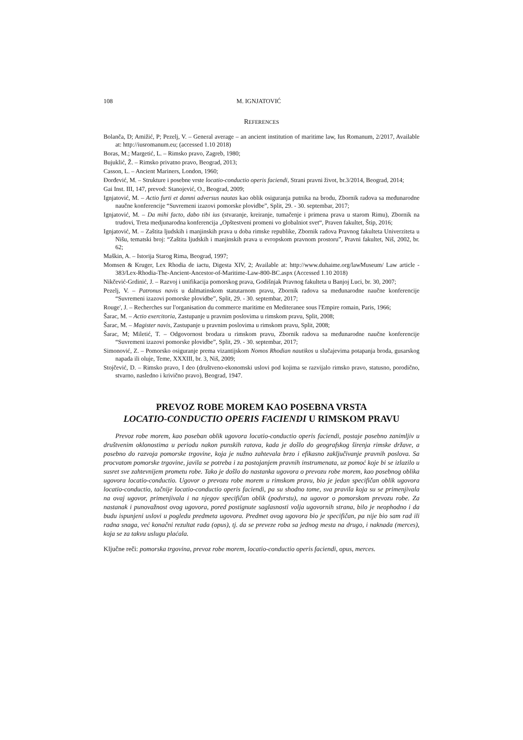108 M. IGNJATOVIĆ
REFERENCES
Bolanča, D; Amižić, P; Pezelj, V. – General average – an ancient institution of maritime law, Ius Romanum, 2/2017, Available at: http://iusromanum.eu; (accessed 1.10 2018)
Boras, M.; Margetić, L. – Rimsko pravo, Zagreb, 1980;
Bujuklić, Ž. – Rimsko privatno pravo, Beograd, 2013;
Casson, L. – Ancient Mariners, London, 1960;
Đorđević, M. – Strukture i posebne vrste locatio-conductio operis faciendi, Strani pravni život, br.3/2014, Beograd, 2014;
Gai Inst. III, 147, prevod: Stanojević, O., Beograd, 2009;
Ignjatović, M. – Actio furti et damni adversus nautas kao oblik osiguranja putnika na brodu, Zbornik radova sa međunarodne naučne konferencije “Suvremeni izazovi pomorske plovidbe”, Split, 29. - 30. septembar, 2017;
Ignjatović, M. – Da mihi facto, dabo tibi ius (stvaranje, kreiranje, tumačenje i primena prava u starom Rimu), Zbornik na trudovi, Treta medjunarodna konferencija „Opštestveni promeni vo globalniot svet“, Praven fakultet, Štip, 2016;
Ignjatović, M. – Zaštita ljudskih i manjinskih prava u doba rimske republike, Zbornik radova Pravnog fakulteta Univerziteta u Nišu, tematski broj: “Zaštita ljudskih i manjinskih prava u evropskom pravnom prostoru”, Pravni fakultet, Niš, 2002, br. 62;
Maškin, A. – Istorija Starog Rima, Beograd, 1997;
Momsen & Kruger, Lex Rhodia de iactu, Digesta XIV, 2; Available at: http://www.duhaime.org/lawMuseum/ Law article - 383/Lex-Rhodia-The-Ancient-Ancestor-of-Maritime-Law-800-BC.aspx (Accessed 1.10 2018)
Nikčević-Grdinić, J. – Razvoj i unifikacija pomorskog prava, Godišnjak Pravnog fakulteta u Banjoj Luci, br. 30, 2007;
Pezelj, V. – Patronus navis u dalmatinskom statutarnom pravu, Zbornik radova sa međunarodne naučne konferencije “Suvremeni izazovi pomorske plovidbe”, Split, 29. - 30. septembar, 2017;
Rouge', J. – Recherches sur l'organisation du commerce maritime en Mediteranee sous l'Empire romain, Paris, 1966;
Šarac, M. – Actio exercitoria, Zastupanje u pravnim poslovima u rimskom pravu, Split, 2008;
Šarac, M. – Magister navis, Zastupanje u pravnim poslovima u rimskom pravu, Split, 2008;
Šarac, M; Miletić, T. – Odgovornost brodara u rimskom pravu, Zbornik radova sa međunarodne naučne konferencije “Suvremeni izazovi pomorske plovidbe”, Split, 29. - 30. septembar, 2017;
Simonović, Z. – Pomorsko osiguranje prema vizantijskom Nomos Rhodian nautikos u slučajevima potapanja broda, gusarskog napada ili oluje, Teme, XXXIII, br. 3, Niš, 2009;
Stojčević, D. – Rimsko pravo, I deo (društveno-ekonomski uslovi pod kojima se razvijalo rimsko pravo, statusno, porodično, stvarno, nasledno i krivično pravo), Beograd, 1947.
PREVOZ ROBE MOREM KAO POSEBNA VRSTA
LOCATIO-CONDUCTIO OPERIS FACIENDI U RIMSKOM PRAVU
Prevoz robe morem, kao poseban oblik ugovora locatio-conductio operis faciendi, postaje posebno zanimljiv u društvenim oklonostima u periodu nakon punskih ratova, kada je došlo do geografskog širenja rimske države, a posebno do razvoja pomorske trgovine, koja je nužno zahtevala brzo i efikasno zaključivanje pravnih poslova. Sa procvatom pomorske trgovine, javila se potreba i za postojanjem pravnih instrumenata, uz pomoć koje bi se izlazilo u susret sve zahtevnijem prometu robe. Tako je došlo do nastanka ugovora o prevozu robe morem, kao posebnog oblika ugovora locatio-conductio. Ugovor o prevozu robe morem u rimskom pravu, bio je jedan specifičan oblik ugovora locatio-conductio, tačnije locatio-conductio operis faciendi, pa su shodno tome, sva pravila koja su se primenjivala na ovaj ugovor, primenjivala i na njegov specifičan oblik (podvrstu), na ugovor o pomorskom prevozu robe. Za nastanak i punovažnost ovog ugovora, pored postignute saglasnosti volja ugovornih strana, bilo je neophodno i da budu ispunjeni uslovi u pogledu predmeta ugovora. Predmet ovog ugovora bio je specifičan, pa nije bio sam rad ili radna snaga, već konačni rezultat rada (opus), tj. da se preveze roba sa jednog mesta na drugo, i naknada (merces), koja se za takvu uslugu plaćala.
Ključne reči: pomorska trgovina, prevoz robe morem, locatio-conductio operis faciendi, opus, merces.